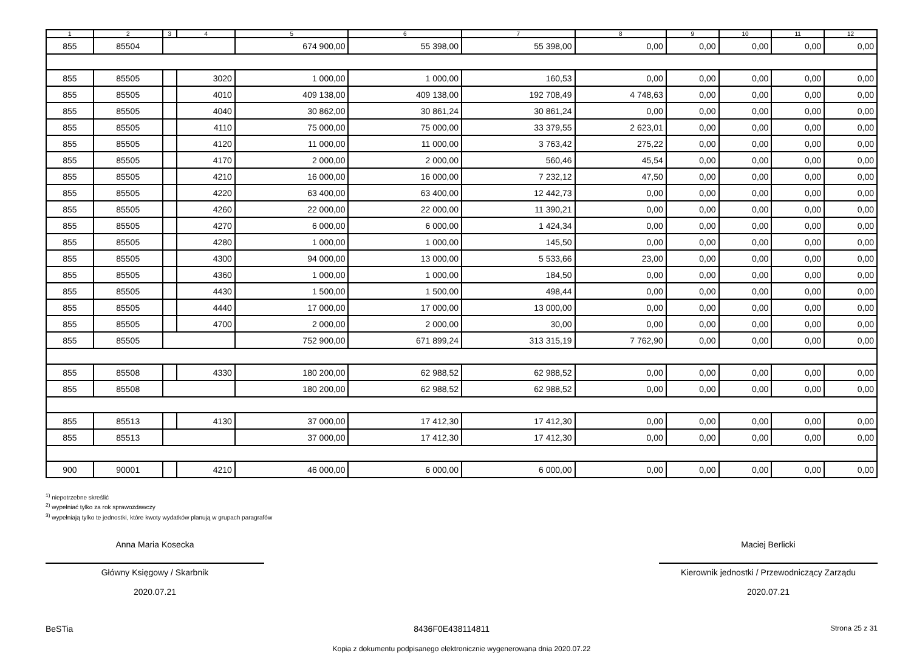| 1 | 2 | 3 | 4 | 5 | 6 | 7 | 8 | 9 | 10 | 11 | 12 |
| --- | --- | --- | --- | --- | --- | --- | --- | --- | --- | --- | --- |
| 855 | 85504 | | | 674 900,00 | 55 398,00 | 55 398,00 | 0,00 | 0,00 | 0,00 | 0,00 | 0,00 |
| 855 | 85505 | | 3020 | 1 000,00 | 1 000,00 | 160,53 | 0,00 | 0,00 | 0,00 | 0,00 | 0,00 |
| 855 | 85505 | | 4010 | 409 138,00 | 409 138,00 | 192 708,49 | 4 748,63 | 0,00 | 0,00 | 0,00 | 0,00 |
| 855 | 85505 | | 4040 | 30 862,00 | 30 861,24 | 30 861,24 | 0,00 | 0,00 | 0,00 | 0,00 | 0,00 |
| 855 | 85505 | | 4110 | 75 000,00 | 75 000,00 | 33 379,55 | 2 623,01 | 0,00 | 0,00 | 0,00 | 0,00 |
| 855 | 85505 | | 4120 | 11 000,00 | 11 000,00 | 3 763,42 | 275,22 | 0,00 | 0,00 | 0,00 | 0,00 |
| 855 | 85505 | | 4170 | 2 000,00 | 2 000,00 | 560,46 | 45,54 | 0,00 | 0,00 | 0,00 | 0,00 |
| 855 | 85505 | | 4210 | 16 000,00 | 16 000,00 | 7 232,12 | 47,50 | 0,00 | 0,00 | 0,00 | 0,00 |
| 855 | 85505 | | 4220 | 63 400,00 | 63 400,00 | 12 442,73 | 0,00 | 0,00 | 0,00 | 0,00 | 0,00 |
| 855 | 85505 | | 4260 | 22 000,00 | 22 000,00 | 11 390,21 | 0,00 | 0,00 | 0,00 | 0,00 | 0,00 |
| 855 | 85505 | | 4270 | 6 000,00 | 6 000,00 | 1 424,34 | 0,00 | 0,00 | 0,00 | 0,00 | 0,00 |
| 855 | 85505 | | 4280 | 1 000,00 | 1 000,00 | 145,50 | 0,00 | 0,00 | 0,00 | 0,00 | 0,00 |
| 855 | 85505 | | 4300 | 94 000,00 | 13 000,00 | 5 533,66 | 23,00 | 0,00 | 0,00 | 0,00 | 0,00 |
| 855 | 85505 | | 4360 | 1 000,00 | 1 000,00 | 184,50 | 0,00 | 0,00 | 0,00 | 0,00 | 0,00 |
| 855 | 85505 | | 4430 | 1 500,00 | 1 500,00 | 498,44 | 0,00 | 0,00 | 0,00 | 0,00 | 0,00 |
| 855 | 85505 | | 4440 | 17 000,00 | 17 000,00 | 13 000,00 | 0,00 | 0,00 | 0,00 | 0,00 | 0,00 |
| 855 | 85505 | | 4700 | 2 000,00 | 2 000,00 | 30,00 | 0,00 | 0,00 | 0,00 | 0,00 | 0,00 |
| 855 | 85505 | | | 752 900,00 | 671 899,24 | 313 315,19 | 7 762,90 | 0,00 | 0,00 | 0,00 | 0,00 |
| 855 | 85508 | | 4330 | 180 200,00 | 62 988,52 | 62 988,52 | 0,00 | 0,00 | 0,00 | 0,00 | 0,00 |
| 855 | 85508 | | | 180 200,00 | 62 988,52 | 62 988,52 | 0,00 | 0,00 | 0,00 | 0,00 | 0,00 |
| 855 | 85513 | | 4130 | 37 000,00 | 17 412,30 | 17 412,30 | 0,00 | 0,00 | 0,00 | 0,00 | 0,00 |
| 855 | 85513 | | | 37 000,00 | 17 412,30 | 17 412,30 | 0,00 | 0,00 | 0,00 | 0,00 | 0,00 |
| 900 | 90001 | | 4210 | 46 000,00 | 6 000,00 | 6 000,00 | 0,00 | 0,00 | 0,00 | 0,00 | 0,00 |
<sup>1)</sup> niepotrzebne skreślić
<sup>2)</sup> wypełniać tylko za rok sprawozdawczy
<sup>3)</sup> wypełniają tylko te jednostki, które kwoty wydatków planują w grupach paragrafów
Anna Maria Kosecka
Główny Księgowy / Skarbnik
2020.07.21
Maciej Berlicki
Kierownik jednostki / Przewodniczący Zarządu
2020.07.21
BeSTia 8436F0E438114811 Strona 25 z 31
Kopia z dokumentu podpisanego elektronicznie wygenerowana dnia 2020.07.22